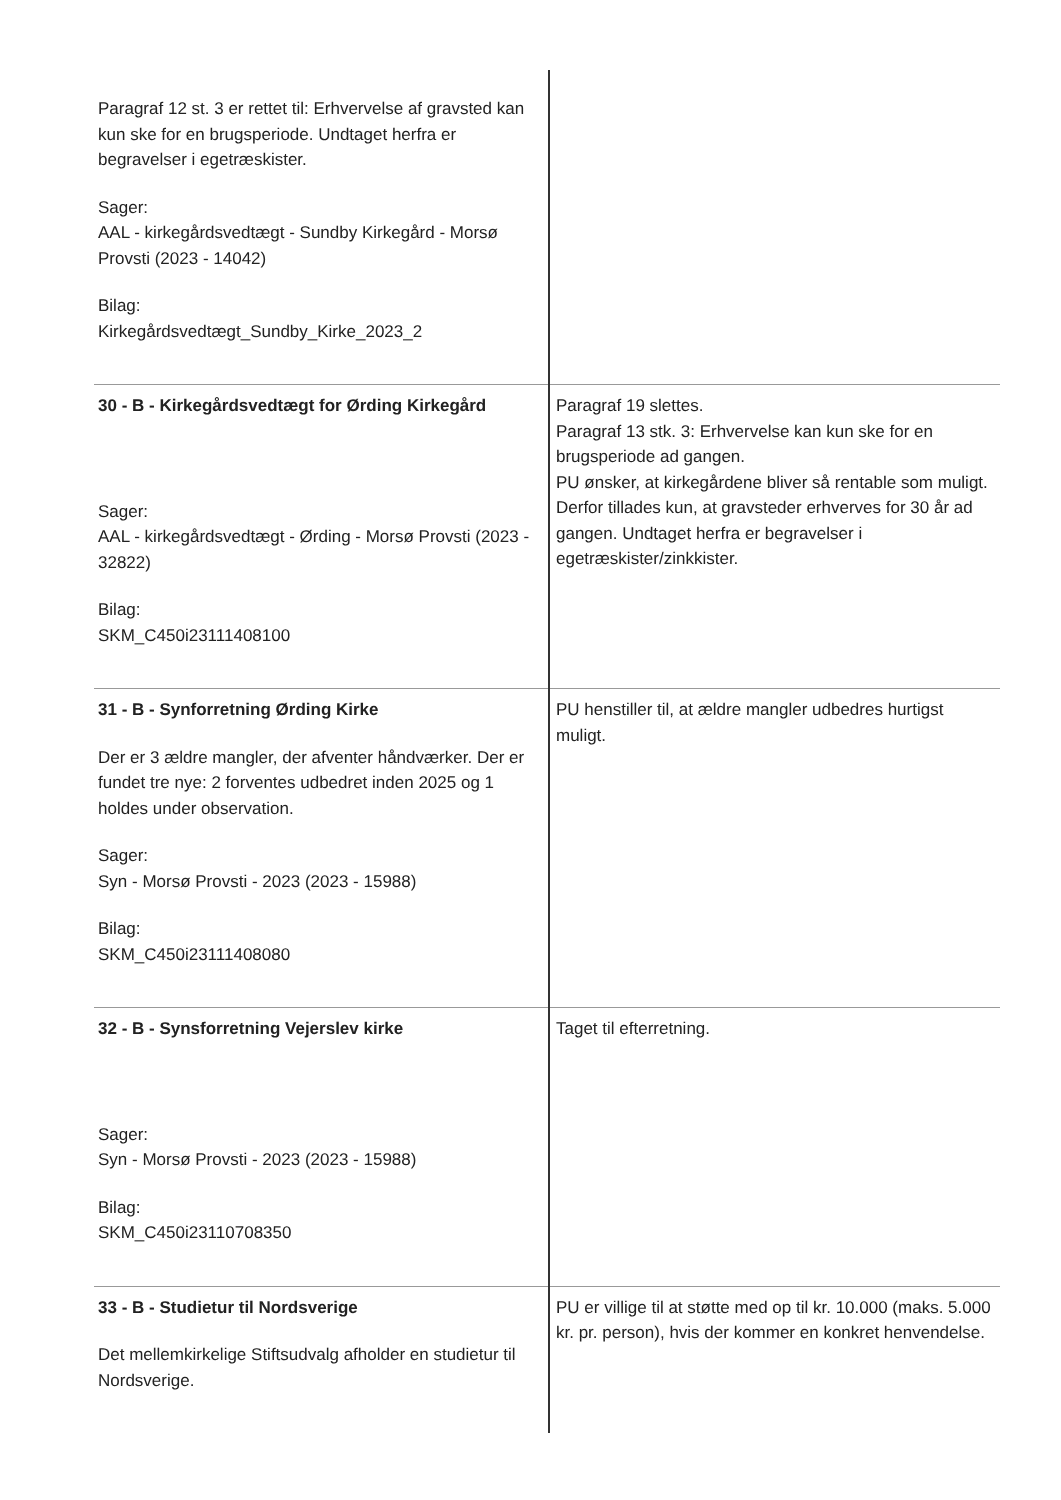| Paragraf 12 st. 3 er rettet til: Erhvervelse af gravsted kan kun ske for en brugsperiode. Undtaget herfra er begravelser i egetræskister. Sager: AAL - kirkegårdsvedtægt - Sundby Kirkegård - Morsø Provsti (2023 - 14042) Bilag: Kirkegårdsvedtægt_Sundby_Kirke_2023_2 | |
| 30 - B - Kirkegårdsvedtægt for Ørding Kirkegård Sager: AAL - kirkegårdsvedtægt - Ørding - Morsø Provsti (2023 - 32822) Bilag: SKM_C450i23111408100 | Paragraf 19 slettes. Paragraf 13 stk. 3: Erhvervelse kan kun ske for en brugsperiode ad gangen. PU ønsker, at kirkegårdene bliver så rentable som muligt. Derfor tillades kun, at gravsteder erhverves for 30 år ad gangen. Undtaget herfra er begravelser i egetræskister/zinkkister. |
| 31 - B - Synforretning Ørding Kirke Der er 3 ældre mangler, der afventer håndværker. Der er fundet tre nye: 2 forventes udbedret inden 2025 og 1 holdes under observation. Sager: Syn - Morsø Provsti - 2023 (2023 - 15988) Bilag: SKM_C450i23111408080 | PU henstiller til, at ældre mangler udbedres hurtigst muligt. |
| 32 - B - Synsforretning Vejerslev kirke Sager: Syn - Morsø Provsti - 2023 (2023 - 15988) Bilag: SKM_C450i23110708350 | Taget til efterretning. |
| 33 - B - Studietur til Nordsverige Det mellemkirkelige Stiftsudvalg afholder en studietur til Nordsverige. | PU er villige til at støtte med op til kr. 10.000 (maks. 5.000 kr. pr. person), hvis der kommer en konkret henvendelse. |